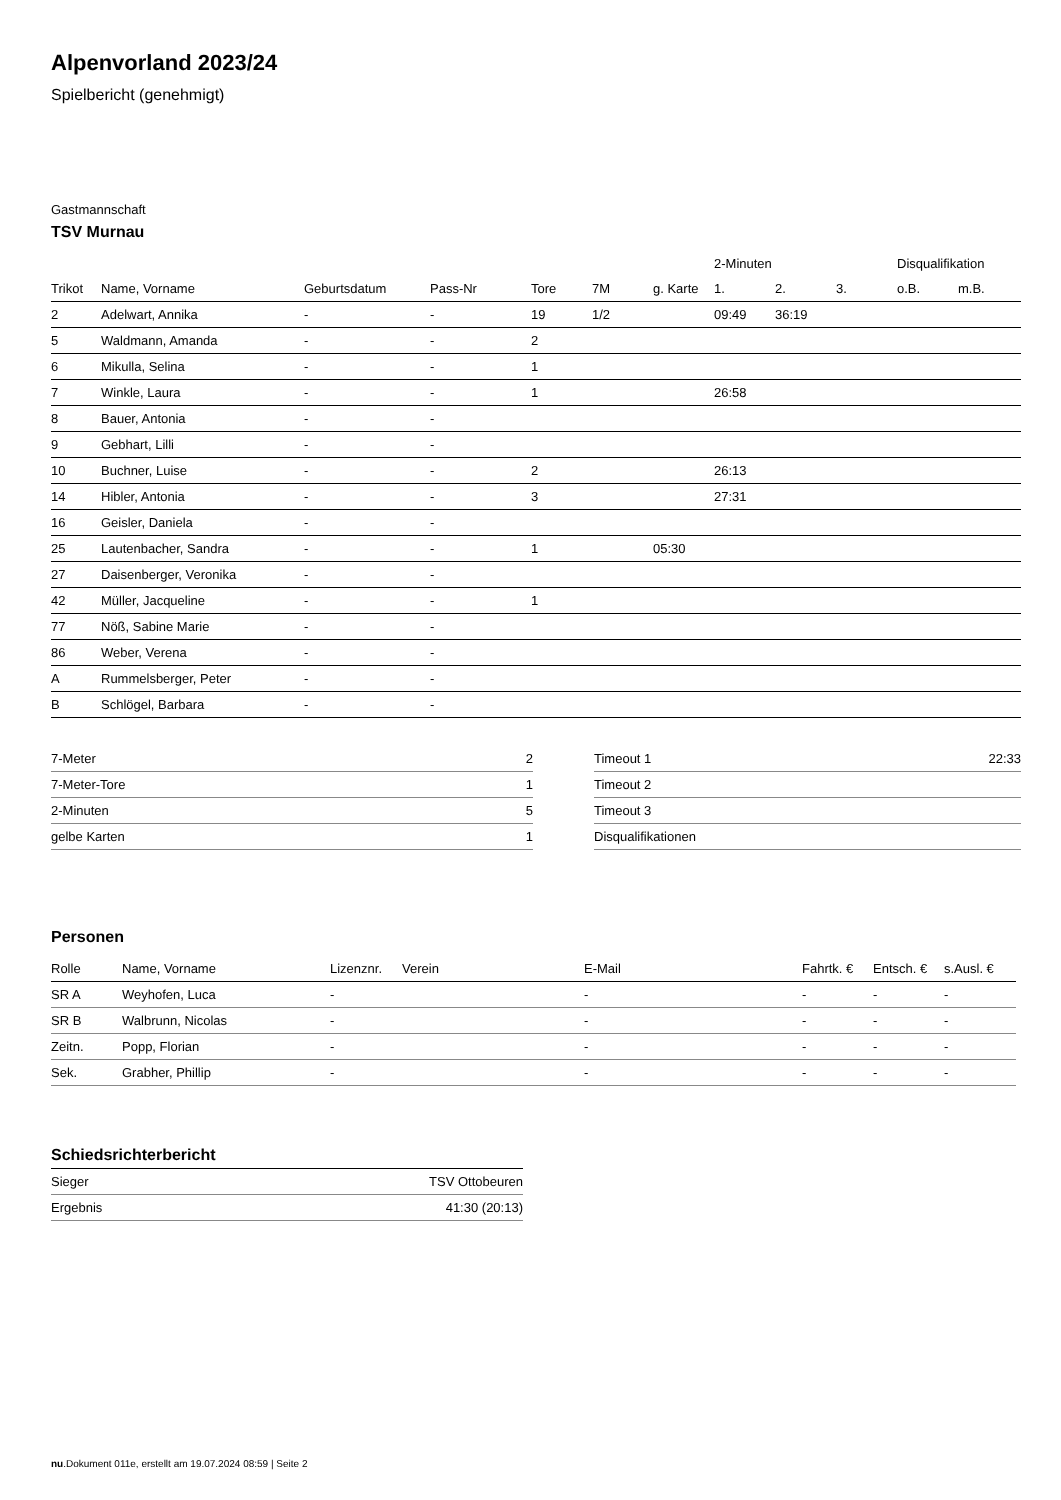Alpenvorland 2023/24
Spielbericht (genehmigt)
Gastmannschaft
TSV Murnau
| | | | | | | | 2-Minuten | | | Disqualifikation | |
| --- | --- | --- | --- | --- | --- | --- | --- | --- | --- | --- | --- |
| Trikot | Name, Vorname | Geburtsdatum | Pass-Nr | Tore | 7M | g. Karte | 1. | 2. | 3. | o.B. | m.B. |
| 2 | Adelwart, Annika | - | - | 19 | 1/2 | | 09:49 | 36:19 | | | |
| 5 | Waldmann, Amanda | - | - | 2 | | | | | | | |
| 6 | Mikulla, Selina | - | - | 1 | | | | | | | |
| 7 | Winkle, Laura | - | - | 1 | | | 26:58 | | | | |
| 8 | Bauer, Antonia | - | - | | | | | | | | |
| 9 | Gebhart, Lilli | - | - | | | | | | | | |
| 10 | Buchner, Luise | - | - | 2 | | | 26:13 | | | | |
| 14 | Hibler, Antonia | - | - | 3 | | | 27:31 | | | | |
| 16 | Geisler, Daniela | - | - | | | | | | | | |
| 25 | Lautenbacher, Sandra | - | - | 1 | | 05:30 | | | | | |
| 27 | Daisenberger, Veronika | - | - | | | | | | | | |
| 42 | Müller, Jacqueline | - | - | 1 | | | | | | | |
| 77 | Nöß, Sabine Marie | - | - | | | | | | | | |
| 86 | Weber, Verena | - | - | | | | | | | | |
| A | Rummelsberger, Peter | - | - | | | | | | | | |
| B | Schlögel, Barbara | - | - | | | | | | | | |
| 7-Meter | 2 |
| 7-Meter-Tore | 1 |
| 2-Minuten | 5 |
| gelbe Karten | 1 |
| Timeout 1 | 22:33 |
| Timeout 2 | |
| Timeout 3 | |
| Disqualifikationen | |
Personen
| Rolle | Name, Vorname | Lizenznr. | Verein | E-Mail | Fahrtk. € | Entsch. € | s.Ausl. € |
| --- | --- | --- | --- | --- | --- | --- | --- |
| SR A | Weyhofen, Luca | - | | - | - | - | - |
| SR B | Walbrunn, Nicolas | - | | - | - | - | - |
| Zeitn. | Popp, Florian | - | | - | - | - | - |
| Sek. | Grabher, Phillip | - | | - | - | - | - |
Schiedsrichterbericht
| Sieger | TSV Ottobeuren |
| Ergebnis | 41:30 (20:13) |
nu.Dokument 011e, erstellt am 19.07.2024 08:59 | Seite 2